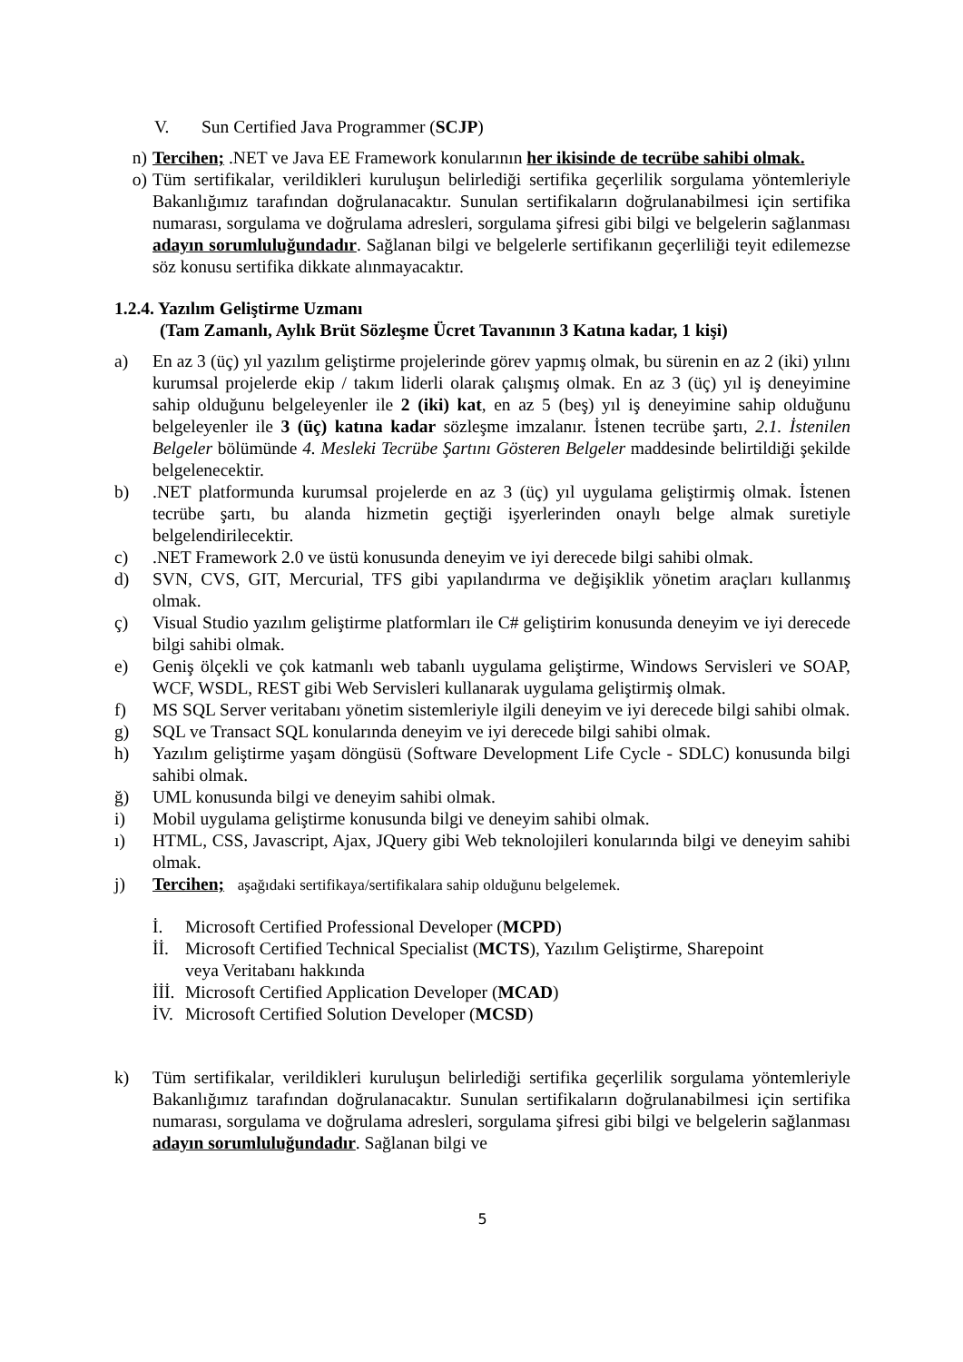V. Sun Certified Java Programmer (SCJP)
n) Tercihen; .NET ve Java EE Framework konularının her ikisinde de tecrübe sahibi olmak.
o) Tüm sertifikalar, verildikleri kuruluşun belirlediği sertifika geçerlilik sorgulama yöntemleriyle Bakanlığımız tarafından doğrulanacaktır. Sunulan sertifikaların doğrulanabilmesi için sertifika numarası, sorgulama ve doğrulama adresleri, sorgulama şifresi gibi bilgi ve belgelerin sağlanması adayın sorumluluğundadır. Sağlanan bilgi ve belgelerle sertifikanın geçerliliği teyit edilemezse söz konusu sertifika dikkate alınmayacaktır.
1.2.4. Yazılım Geliştirme Uzmanı
(Tam Zamanlı, Aylık Brüt Sözleşme Ücret Tavanının 3 Katına kadar, 1 kişi)
a) En az 3 (üç) yıl yazılım geliştirme projelerinde görev yapmış olmak, bu sürenin en az 2 (iki) yılını kurumsal projelerde ekip / takım liderli olarak çalışmış olmak. En az 3 (üç) yıl iş deneyimine sahip olduğunu belgeleyenler ile 2 (iki) kat, en az 5 (beş) yıl iş deneyimine sahip olduğunu belgeleyenler ile 3 (üç) katına kadar sözleşme imzalanır. İstenen tecrübe şartı, 2.1. İstenilen Belgeler bölümünde 4. Mesleki Tecrübe Şartını Gösteren Belgeler maddesinde belirtildiği şekilde belgelenecektir.
b).NET platformunda kurumsal projelerde en az 3 (üç) yıl uygulama geliştirmiş olmak. İstenen tecrübe şartı, bu alanda hizmetin geçtiği işyerlerinden onaylı belge almak suretiyle belgelendirilecektir.
c).NET Framework 2.0 ve üstü konusunda deneyim ve iyi derecede bilgi sahibi olmak.
d) SVN, CVS, GIT, Mercurial, TFS gibi yapılandırma ve değişiklik yönetim araçları kullanmış olmak.
ç) Visual Studio yazılım geliştirme platformları ile C# geliştirim konusunda deneyim ve iyi derecede bilgi sahibi olmak.
e) Geniş ölçekli ve çok katmanlı web tabanlı uygulama geliştirme, Windows Servisleri ve SOAP, WCF, WSDL, REST gibi Web Servisleri kullanarak uygulama geliştirmiş olmak.
f) MS SQL Server veritabanı yönetim sistemleriyle ilgili deneyim ve iyi derecede bilgi sahibi olmak.
g) SQL ve Transact SQL konularında deneyim ve iyi derecede bilgi sahibi olmak.
h) Yazılım geliştirme yaşam döngüsü (Software Development Life Cycle - SDLC) konusunda bilgi sahibi olmak.
ğ) UML konusunda bilgi ve deneyim sahibi olmak.
i) Mobil uygulama geliştirme konusunda bilgi ve deneyim sahibi olmak.
ı) HTML, CSS, Javascript, Ajax, JQuery gibi Web teknolojileri konularında bilgi ve deneyim sahibi olmak.
j) Tercihen; aşağıdaki sertifikaya/sertifikalara sahip olduğunu belgelemek.
İ. Microsoft Certified Professional Developer (MCPD)
İİ. Microsoft Certified Technical Specialist (MCTS), Yazılım Geliştirme, Sharepoint
veya Veritabanı hakkında
İİİ. Microsoft Certified Application Developer (MCAD)
İV. Microsoft Certified Solution Developer (MCSD)
k) Tüm sertifikalar, verildikleri kuruluşun belirlediği sertifika geçerlilik sorgulama yöntemleriyle Bakanlığımız tarafından doğrulanacaktır. Sunulan sertifikaların doğrulanabilmesi için sertifika numarası, sorgulama ve doğrulama adresleri, sorgulama şifresi gibi bilgi ve belgelerin sağlanması adayın sorumluluğundadır. Sağlanan bilgi ve
5